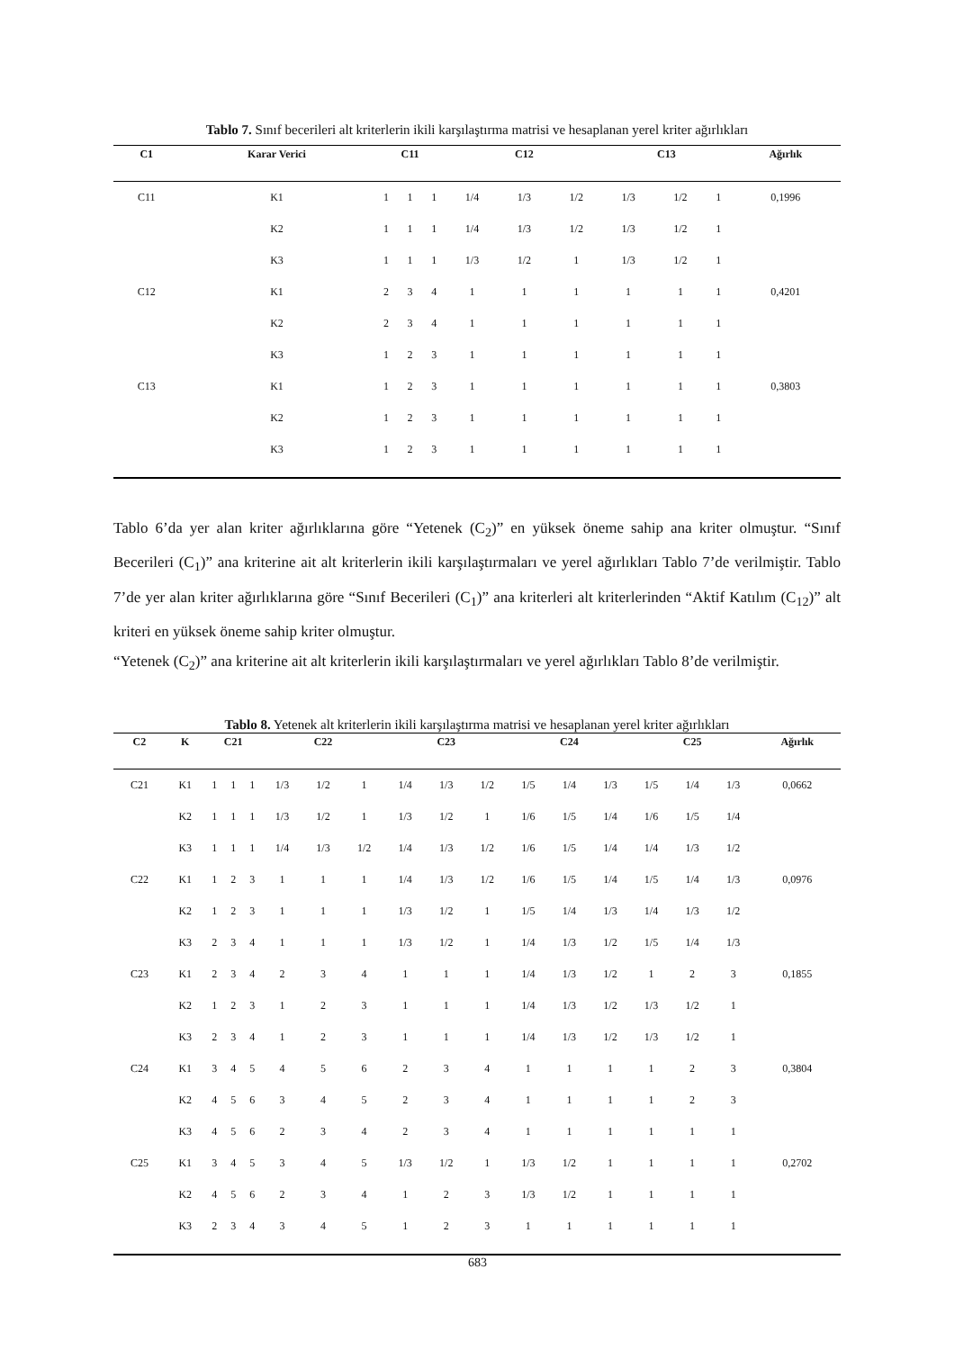Tablo 7. Sınıf becerileri alt kriterlerin ikili karşılaştırma matrisi ve hesaplanan yerel kriter ağırlıkları
| C1 | Karar Verici | C11 | | | C12 | | | C13 | | | Ağırlık |
| --- | --- | --- | --- | --- | --- | --- | --- | --- | --- | --- | --- |
| C11 | K1 | 1 | 1 | 1 | 1/4 | 1/3 | 1/2 | 1/3 | 1/2 | 1 | 0,1996 |
| | K2 | 1 | 1 | 1 | 1/4 | 1/3 | 1/2 | 1/3 | 1/2 | 1 | |
| | K3 | 1 | 1 | 1 | 1/3 | 1/2 | 1 | 1/3 | 1/2 | 1 | |
| C12 | K1 | 2 | 3 | 4 | 1 | 1 | 1 | 1 | 1 | 1 | 0,4201 |
| | K2 | 2 | 3 | 4 | 1 | 1 | 1 | 1 | 1 | 1 | |
| | K3 | 1 | 2 | 3 | 1 | 1 | 1 | 1 | 1 | 1 | |
| C13 | K1 | 1 | 2 | 3 | 1 | 1 | 1 | 1 | 1 | 1 | 0,3803 |
| | K2 | 1 | 2 | 3 | 1 | 1 | 1 | 1 | 1 | 1 | |
| | K3 | 1 | 2 | 3 | 1 | 1 | 1 | 1 | 1 | 1 | |
Tablo 6’da yer alan kriter ağırlıklarına göre “Yetenek (C<sub>2</sub>)” en yüksek öneme sahip ana kriter olmuştur. “Sınıf Becerileri (C<sub>1</sub>)” ana kriterine ait alt kriterlerin ikili karşılaştırmaları ve yerel ağırlıkları Tablo 7’de verilmiştir. Tablo 7’de yer alan kriter ağırlıklarına göre “Sınıf Becerileri (C<sub>1</sub>)” ana kriterleri alt kriterlerinden “Aktif Katılım (C<sub>12</sub>)” alt kriteri en yüksek öneme sahip kriter olmuştur.
“Yetenek (C<sub>2</sub>)” ana kriterine ait alt kriterlerin ikili karşılaştırmaları ve yerel ağırlıkları Tablo 8’de verilmiştir.
Tablo 8. Yetenek alt kriterlerin ikili karşılaştırma matrisi ve hesaplanan yerel kriter ağırlıkları
| C2 | K | C21 | | | C22 | | | C23 | | | C24 | | | C25 | | | Ağırlık |
| --- | --- | --- | --- | --- | --- | --- | --- | --- | --- | --- | --- | --- | --- | --- | --- | --- | --- |
| C21 | K1 | 1 | 1 | 1 | 1/3 | 1/2 | 1 | 1/4 | 1/3 | 1/2 | 1/5 | 1/4 | 1/3 | 1/5 | 1/4 | 1/3 | 0,0662 |
| | K2 | 1 | 1 | 1 | 1/3 | 1/2 | 1 | 1/3 | 1/2 | 1 | 1/6 | 1/5 | 1/4 | 1/6 | 1/5 | 1/4 | |
| | K3 | 1 | 1 | 1 | 1/4 | 1/3 | 1/2 | 1/4 | 1/3 | 1/2 | 1/6 | 1/5 | 1/4 | 1/4 | 1/3 | 1/2 | |
| C22 | K1 | 1 | 2 | 3 | 1 | 1 | 1 | 1/4 | 1/3 | 1/2 | 1/6 | 1/5 | 1/4 | 1/5 | 1/4 | 1/3 | 0,0976 |
| | K2 | 1 | 2 | 3 | 1 | 1 | 1 | 1/3 | 1/2 | 1 | 1/5 | 1/4 | 1/3 | 1/4 | 1/3 | 1/2 | |
| | K3 | 2 | 3 | 4 | 1 | 1 | 1 | 1/3 | 1/2 | 1 | 1/4 | 1/3 | 1/2 | 1/5 | 1/4 | 1/3 | |
| C23 | K1 | 2 | 3 | 4 | 2 | 3 | 4 | 1 | 1 | 1 | 1/4 | 1/3 | 1/2 | 1 | 2 | 3 | 0,1855 |
| | K2 | 1 | 2 | 3 | 1 | 2 | 3 | 1 | 1 | 1 | 1/4 | 1/3 | 1/2 | 1/3 | 1/2 | 1 | |
| | K3 | 2 | 3 | 4 | 1 | 2 | 3 | 1 | 1 | 1 | 1/4 | 1/3 | 1/2 | 1/3 | 1/2 | 1 | |
| C24 | K1 | 3 | 4 | 5 | 4 | 5 | 6 | 2 | 3 | 4 | 1 | 1 | 1 | 1 | 2 | 3 | 0,3804 |
| | K2 | 4 | 5 | 6 | 3 | 4 | 5 | 2 | 3 | 4 | 1 | 1 | 1 | 1 | 2 | 3 | |
| | K3 | 4 | 5 | 6 | 2 | 3 | 4 | 2 | 3 | 4 | 1 | 1 | 1 | 1 | 1 | 1 | |
| C25 | K1 | 3 | 4 | 5 | 3 | 4 | 5 | 1/3 | 1/2 | 1 | 1/3 | 1/2 | 1 | 1 | 1 | 1 | 0,2702 |
| | K2 | 4 | 5 | 6 | 2 | 3 | 4 | 1 | 2 | 3 | 1/3 | 1/2 | 1 | 1 | 1 | 1 | |
| | K3 | 2 | 3 | 4 | 3 | 4 | 5 | 1 | 2 | 3 | 1 | 1 | 1 | 1 | 1 | 1 | |
683